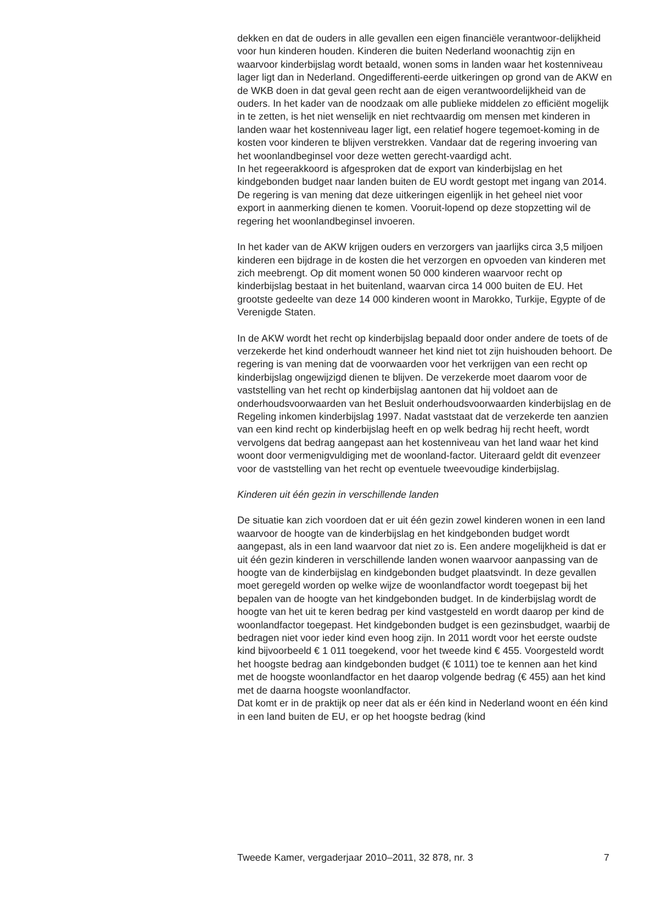dekken en dat de ouders in alle gevallen een eigen financiële verantwoor-delijkheid voor hun kinderen houden. Kinderen die buiten Nederland woonachtig zijn en waarvoor kinderbijslag wordt betaald, wonen soms in landen waar het kostenniveau lager ligt dan in Nederland. Ongedifferenti-eerde uitkeringen op grond van de AKW en de WKB doen in dat geval geen recht aan de eigen verantwoordelijkheid van de ouders. In het kader van de noodzaak om alle publieke middelen zo efficiënt mogelijk in te zetten, is het niet wenselijk en niet rechtvaardig om mensen met kinderen in landen waar het kostenniveau lager ligt, een relatief hogere tegemoet-koming in de kosten voor kinderen te blijven verstrekken. Vandaar dat de regering invoering van het woonlandbeginsel voor deze wetten gerecht-vaardigd acht.
In het regeerakkoord is afgesproken dat de export van kinderbijslag en het kindgebonden budget naar landen buiten de EU wordt gestopt met ingang van 2014. De regering is van mening dat deze uitkeringen eigenlijk in het geheel niet voor export in aanmerking dienen te komen. Vooruit-lopend op deze stopzetting wil de regering het woonlandbeginsel invoeren.
In het kader van de AKW krijgen ouders en verzorgers van jaarlijks circa 3,5 miljoen kinderen een bijdrage in de kosten die het verzorgen en opvoeden van kinderen met zich meebrengt. Op dit moment wonen 50 000 kinderen waarvoor recht op kinderbijslag bestaat in het buitenland, waarvan circa 14 000 buiten de EU. Het grootste gedeelte van deze 14 000 kinderen woont in Marokko, Turkije, Egypte of de Verenigde Staten.
In de AKW wordt het recht op kinderbijslag bepaald door onder andere de toets of de verzekerde het kind onderhoudt wanneer het kind niet tot zijn huishouden behoort. De regering is van mening dat de voorwaarden voor het verkrijgen van een recht op kinderbijslag ongewijzigd dienen te blijven. De verzekerde moet daarom voor de vaststelling van het recht op kinderbijslag aantonen dat hij voldoet aan de onderhoudsvoorwaarden van het Besluit onderhoudsvoorwaarden kinderbijslag en de Regeling inkomen kinderbijslag 1997. Nadat vaststaat dat de verzekerde ten aanzien van een kind recht op kinderbijslag heeft en op welk bedrag hij recht heeft, wordt vervolgens dat bedrag aangepast aan het kostenniveau van het land waar het kind woont door vermenigvuldiging met de woonland-factor. Uiteraard geldt dit evenzeer voor de vaststelling van het recht op eventuele tweevoudige kinderbijslag.
Kinderen uit één gezin in verschillende landen
De situatie kan zich voordoen dat er uit één gezin zowel kinderen wonen in een land waarvoor de hoogte van de kinderbijslag en het kindgebonden budget wordt aangepast, als in een land waarvoor dat niet zo is. Een andere mogelijkheid is dat er uit één gezin kinderen in verschillende landen wonen waarvoor aanpassing van de hoogte van de kinderbijslag en kindgebonden budget plaatsvindt. In deze gevallen moet geregeld worden op welke wijze de woonlandfactor wordt toegepast bij het bepalen van de hoogte van het kindgebonden budget. In de kinderbijslag wordt de hoogte van het uit te keren bedrag per kind vastgesteld en wordt daarop per kind de woonlandfactor toegepast. Het kindgebonden budget is een gezinsbudget, waarbij de bedragen niet voor ieder kind even hoog zijn. In 2011 wordt voor het eerste oudste kind bijvoorbeeld € 1 011 toegekend, voor het tweede kind € 455. Voorgesteld wordt het hoogste bedrag aan kindgebonden budget (€ 1011) toe te kennen aan het kind met de hoogste woonlandfactor en het daarop volgende bedrag (€ 455) aan het kind met de daarna hoogste woonlandfactor.
Dat komt er in de praktijk op neer dat als er één kind in Nederland woont en één kind in een land buiten de EU, er op het hoogste bedrag (kind
Tweede Kamer, vergaderjaar 2010–2011, 32 878, nr. 3 7